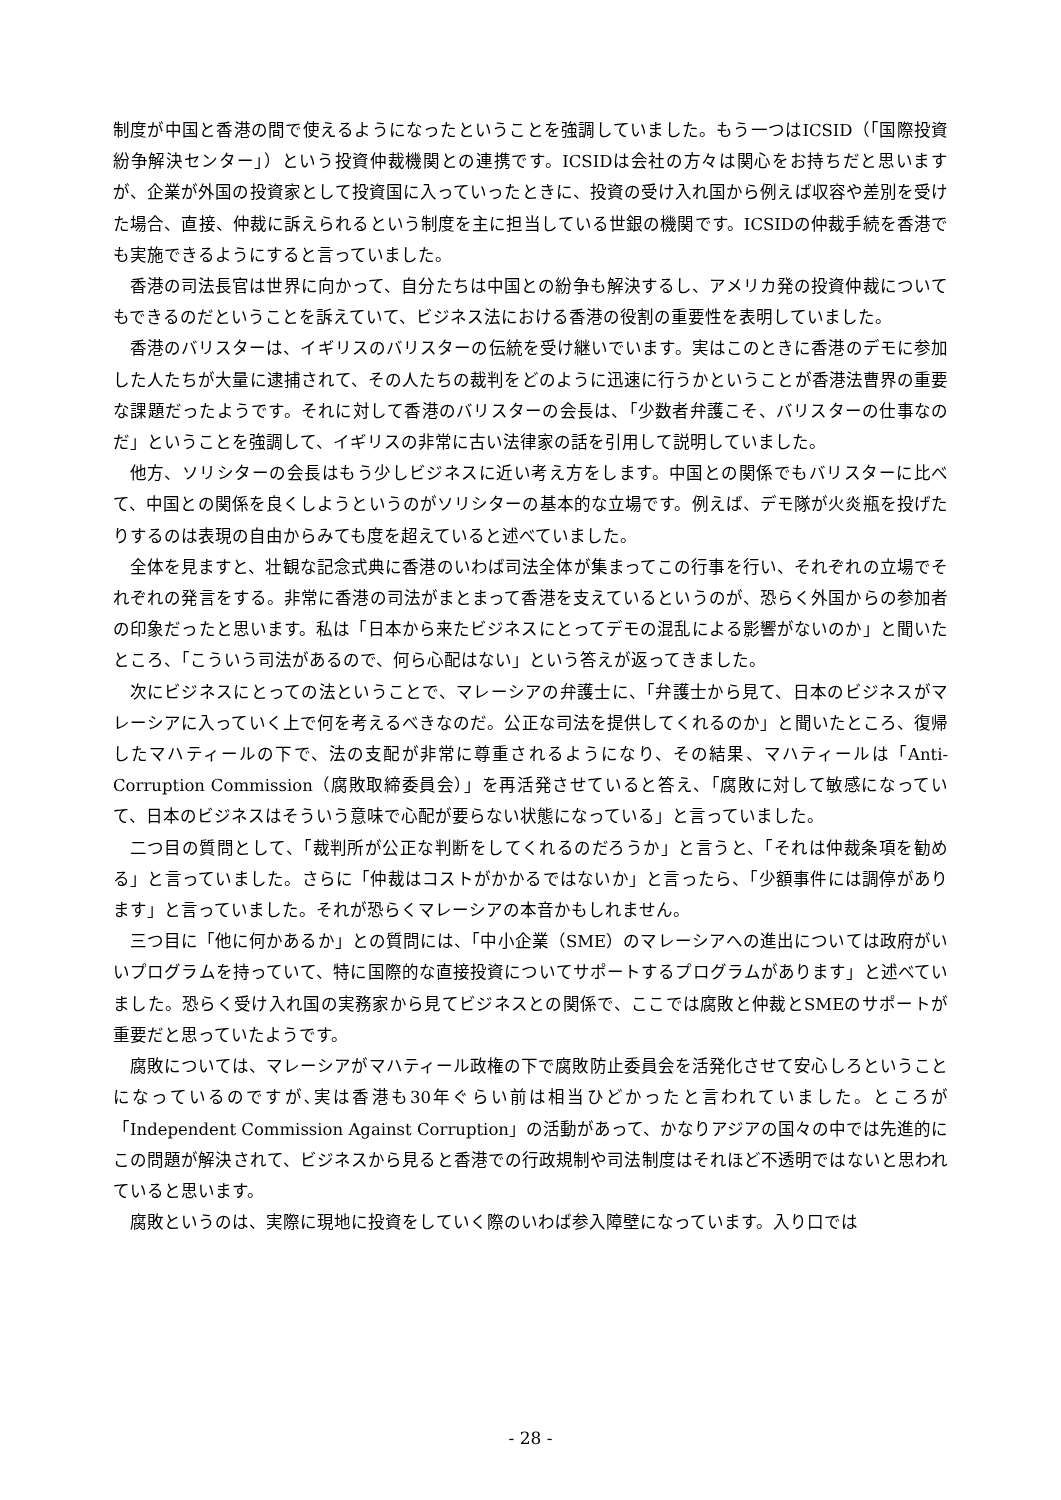制度が中国と香港の間で使えるようになったということを強調していました。もう一つはICSID（「国際投資紛争解決センター」）という投資仲裁機関との連携です。ICSIDは会社の方々は関心をお持ちだと思いますが、企業が外国の投資家として投資国に入っていったときに、投資の受け入れ国から例えば収容や差別を受けた場合、直接、仲裁に訴えられるという制度を主に担当している世銀の機関です。ICSIDの仲裁手続を香港でも実施できるようにすると言っていました。
香港の司法長官は世界に向かって、自分たちは中国との紛争も解決するし、アメリカ発の投資仲裁についてもできるのだということを訴えていて、ビジネス法における香港の役割の重要性を表明していました。
香港のバリスターは、イギリスのバリスターの伝統を受け継いでいます。実はこのときに香港のデモに参加した人たちが大量に逮捕されて、その人たちの裁判をどのように迅速に行うかということが香港法曹界の重要な課題だったようです。それに対して香港のバリスターの会長は、「少数者弁護こそ、バリスターの仕事なのだ」ということを強調して、イギリスの非常に古い法律家の話を引用して説明していました。
他方、ソリシターの会長はもう少しビジネスに近い考え方をします。中国との関係でもバリスターに比べて、中国との関係を良くしようというのがソリシターの基本的な立場です。例えば、デモ隊が火炎瓶を投げたりするのは表現の自由からみても度を超えていると述べていました。
全体を見ますと、壮観な記念式典に香港のいわば司法全体が集まってこの行事を行い、それぞれの立場でそれぞれの発言をする。非常に香港の司法がまとまって香港を支えているというのが、恐らく外国からの参加者の印象だったと思います。私は「日本から来たビジネスにとってデモの混乱による影響がないのか」と聞いたところ、「こういう司法があるので、何ら心配はない」という答えが返ってきました。
次にビジネスにとっての法ということで、マレーシアの弁護士に、「弁護士から見て、日本のビジネスがマレーシアに入っていく上で何を考えるべきなのだ。公正な司法を提供してくれるのか」と聞いたところ、復帰したマハティールの下で、法の支配が非常に尊重されるようになり、その結果、マハティールは「Anti-Corruption Commission（腐敗取締委員会）」を再活発させていると答え、「腐敗に対して敏感になっていて、日本のビジネスはそういう意味で心配が要らない状態になっている」と言っていました。
二つ目の質問として、「裁判所が公正な判断をしてくれるのだろうか」と言うと、「それは仲裁条項を勧める」と言っていました。さらに「仲裁はコストがかかるではないか」と言ったら、「少額事件には調停があります」と言っていました。それが恐らくマレーシアの本音かもしれません。
三つ目に「他に何かあるか」との質問には、「中小企業（SME）のマレーシアへの進出については政府がいいプログラムを持っていて、特に国際的な直接投資についてサポートするプログラムがあります」と述べていました。恐らく受け入れ国の実務家から見てビジネスとの関係で、ここでは腐敗と仲裁とSMEのサポートが重要だと思っていたようです。
腐敗については、マレーシアがマハティール政権の下で腐敗防止委員会を活発化させて安心しろということになっているのですが､実は香港も30年ぐらい前は相当ひどかったと言われていました。ところが「Independent Commission Against Corruption」の活動があって、かなりアジアの国々の中では先進的にこの問題が解決されて、ビジネスから見ると香港での行政規制や司法制度はそれほど不透明ではないと思われていると思います。
腐敗というのは、実際に現地に投資をしていく際のいわば参入障壁になっています。入り口では
- 28 -